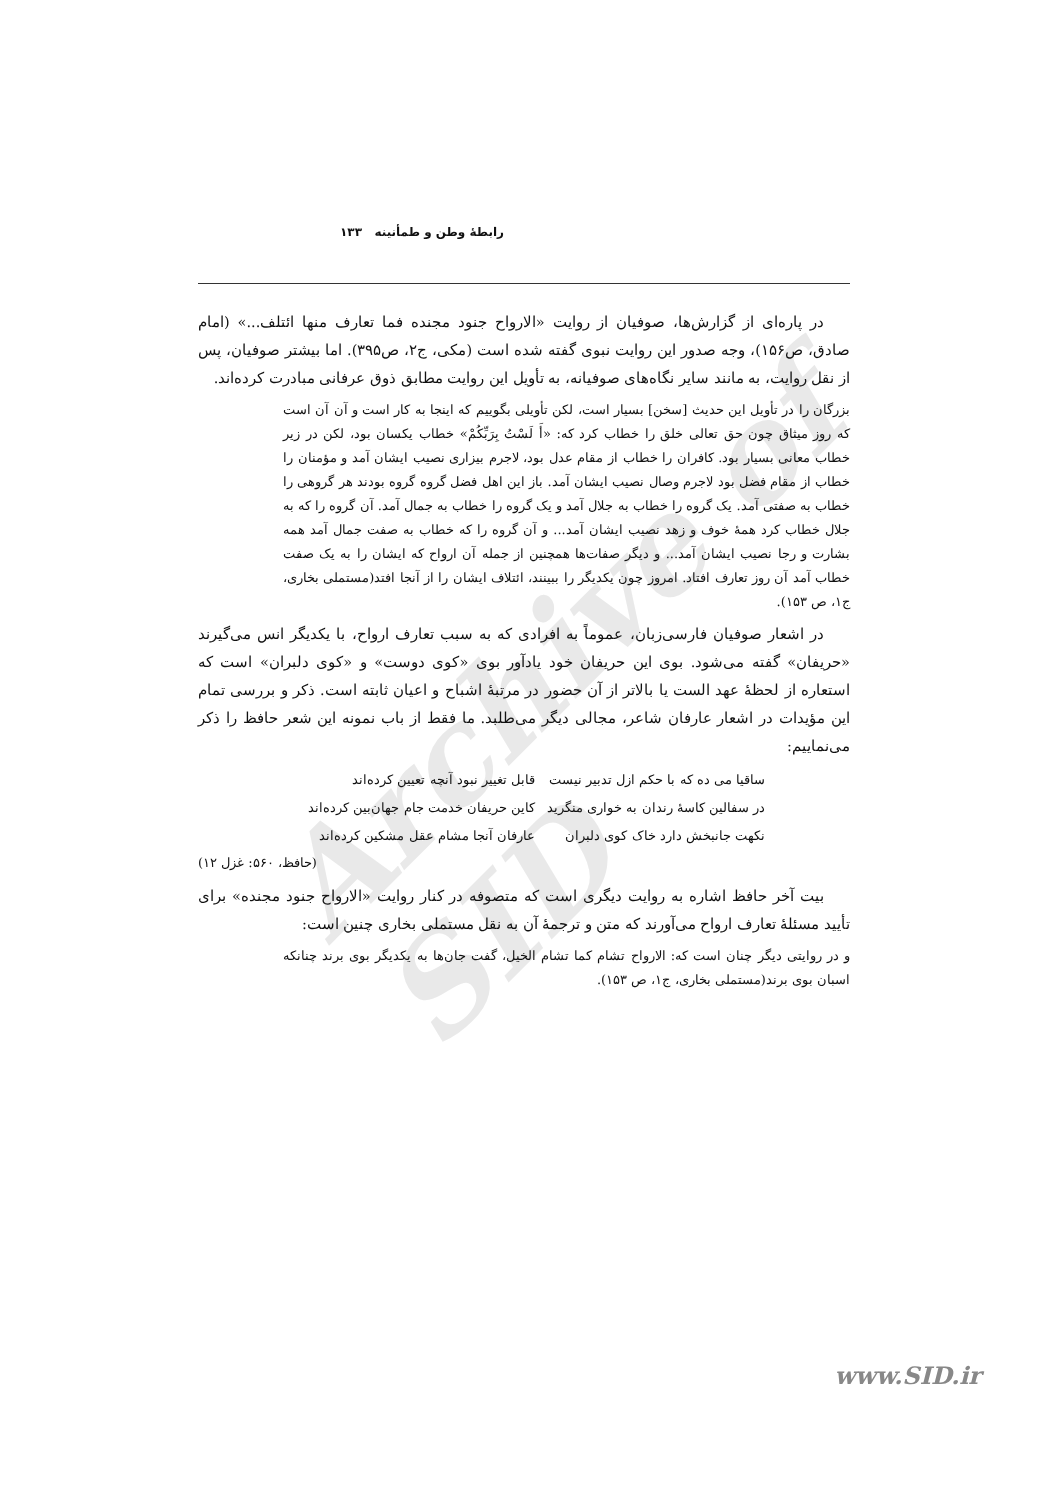Archive of SID
رابطۀ وطن و طمأنینه ۱۳۳
در پاره‌ای از گزارش‌ها، صوفیان از روایت «الارواح جنود مجنده فما تعارف منها ائتلف...» (امام صادق، ص۱۵۶)، وجه صدور این روایت نبوی گفته شده است (مکی، ج۲، ص۳۹۵). اما بیشتر صوفیان، پس از نقل روایت، به مانند سایر نگاه‌های صوفیانه، به تأویل این روایت مطابق ذوق عرفانی مبادرت کرده‌اند.
بزرگان را در تأویل این حدیث [سخن] بسیار است، لکن تأویلی بگوییم که اینجا به کار است و آن آن است که روز میثاق چون حق تعالی خلق را خطاب کرد که: «أَ لَسْتُ بِرَبِّکُمْ» خطاب یکسان بود، لکن در زیر خطاب معانی بسیار بود. کافران را خطاب از مقام عدل بود، لاجرم بیزاری نصیب ایشان آمد و مؤمنان را خطاب از مقام فضل بود لاجرم وصال نصیب ایشان آمد. باز این اهل فضل گروه گروه بودند هر گروهی را خطاب به صفتی آمد. یک گروه را خطاب به جلال آمد و یک گروه را خطاب به جمال آمد. آن گروه را که به جلال خطاب کرد همۀ خوف و زهد نصیب ایشان آمد... و آن گروه را که خطاب به صفت جمال آمد همه بشارت و رجا نصیب ایشان آمد... و دیگر صفات‌ها همچنین از جمله آن ارواح که ایشان را به یک صفت خطاب آمد آن روز تعارف افتاد. امروز چون یکدیگر را ببینند، ائتلاف ایشان را از آنجا افتد(مستملی بخاری، ج۱، ص ۱۵۳).
در اشعار صوفیان فارسی‌زبان، عموماً به افرادی که به سبب تعارف ارواح، با یکدیگر انس می‌گیرند «حریفان» گفته می‌شود. بوی این حریفان خود یادآور بوی «کوی دوست» و «کوی دلبران» است که استعاره از لحظۀ عهد الست یا بالاتر از آن حضور در مرتبۀ اشباح و اعیان ثابته است. ذکر و بررسی تمام این مؤیدات در اشعار عارفان شاعر، مجالی دیگر می‌طلبد. ما فقط از باب نمونه این شعر حافظ را ذکر می‌نماییم:
ساقیا می ده که با حکم ازل تدبیر نیست قابل تغییر نبود آنچه تعیین کرده‌اند
در سفالین کاسۀ رندان به خواری منگرید کاین حریفان خدمت جام جهان‌بین کرده‌اند
نکهت جانبخش دارد خاک کوی دلبران عارفان آنجا مشام عقل مشکین کرده‌اند
(حافظ، ۵۶۰: غزل ۱۲)
بیت آخر حافظ اشاره به روایت دیگری است که متصوفه در کنار روایت «الارواح جنود مجنده» برای تأیید مسئلۀ تعارف ارواح می‌آورند که متن و ترجمۀ آن به نقل مستملی بخاری چنین است:
و در روایتی دیگر چنان است که: الارواح تشام کما تشام الخیل، گفت جان‌ها به یکدیگر بوی برند چنانکه اسبان بوی برند(مستملی بخاری، ج۱، ص ۱۵۳).
www.SID.ir